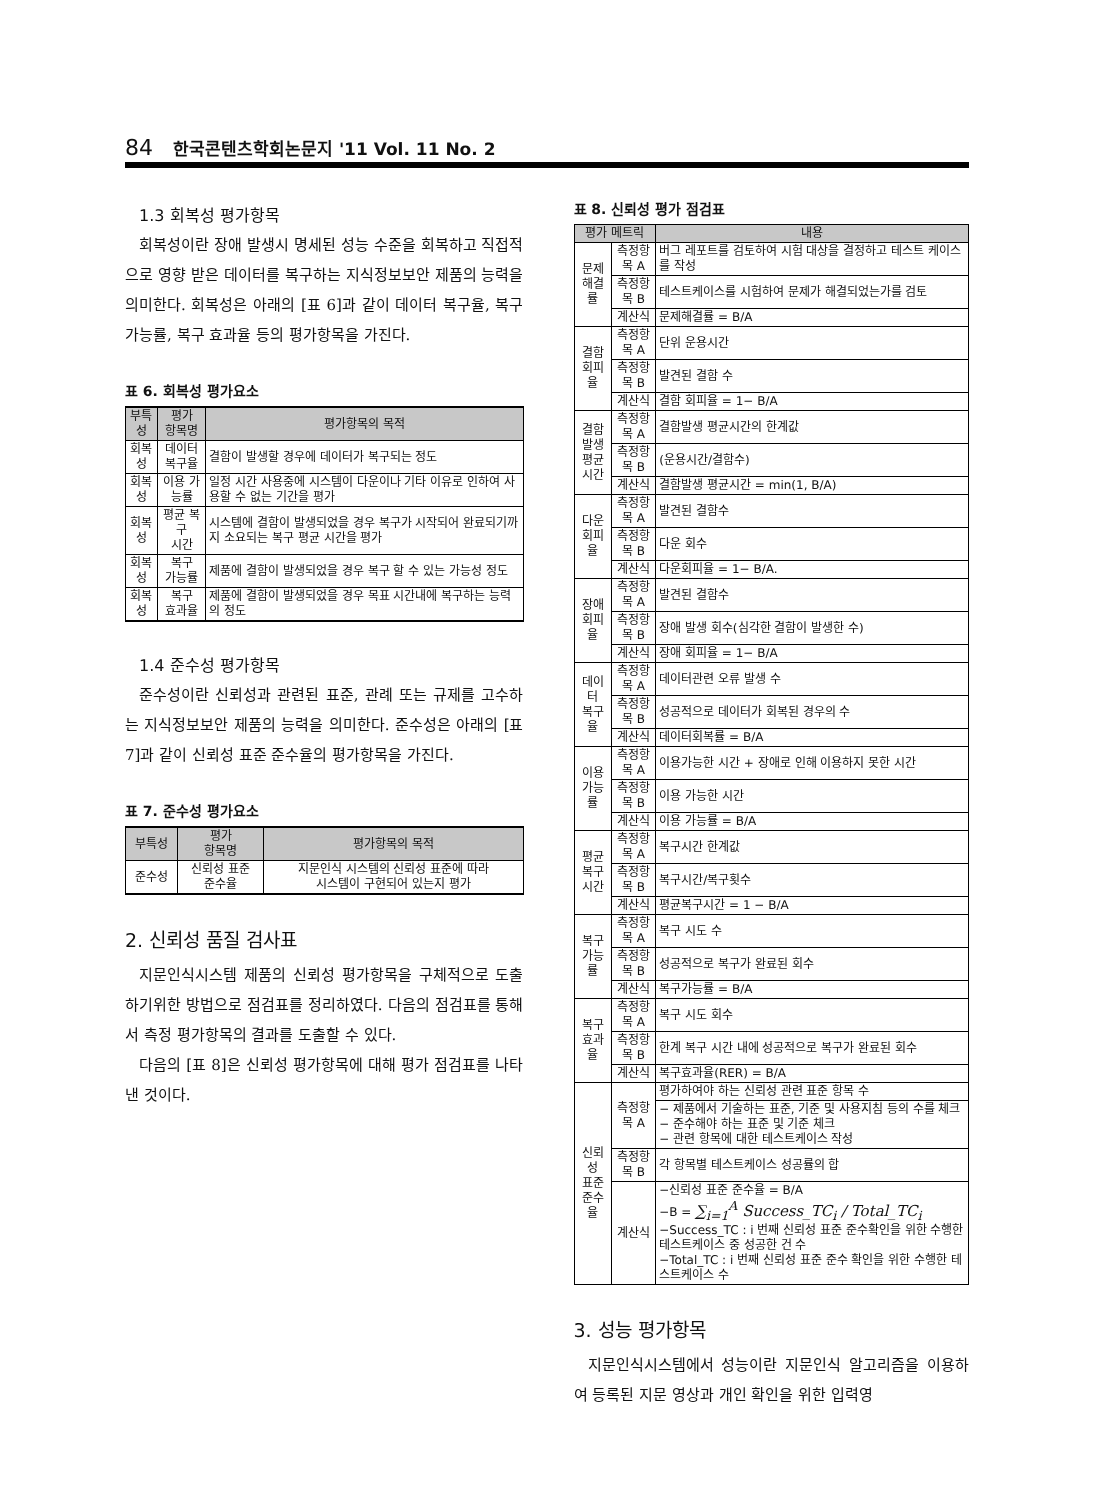84 한국콘텐츠학회논문지 '11 Vol. 11 No. 2
1.3 회복성 평가항목
회복성이란 장애 발생시 명세된 성능 수준을 회복하고 직접적으로 영향 받은 데이터를 복구하는 지식정보보안 제품의 능력을 의미한다. 회복성은 아래의 [표 6]과 같이 데이터 복구율, 복구가능률, 복구 효과율 등의 평가항목을 가진다.
표 6. 회복성 평가요소
| 부특성 | 평가 항목명 | 평가항목의 목적 |
| --- | --- | --- |
| 회복성 | 데이터 복구율 | 결함이 발생할 경우에 데이터가 복구되는 정도 |
| 회복성 | 이용 가능률 | 일정 시간 사용중에 시스템이 다운이나 기타 이유로 인하여 사용할 수 없는 기간을 평가 |
| 회복성 | 평균 복구 시간 | 시스템에 결함이 발생되었을 경우 복구가 시작되어 완료되기까지 소요되는 복구 평균 시간을 평가 |
| 회복성 | 복구 가능률 | 제품에 결함이 발생되었을 경우 복구 할 수 있는 가능성 정도 |
| 회복성 | 복구 효과율 | 제품에 결함이 발생되었을 경우 목표 시간내에 복구하는 능력의 정도 |
1.4 준수성 평가항목
준수성이란 신뢰성과 관련된 표준, 관례 또는 규제를 고수하는 지식정보보안 제품의 능력을 의미한다. 준수성은 아래의 [표 7]과 같이 신뢰성 표준 준수율의 평가항목을 가진다.
표 7. 준수성 평가요소
| 부특성 | 평가 항목명 | 평가항목의 목적 |
| --- | --- | --- |
| 준수성 | 신뢰성 표준 준수율 | 지문인식 시스템의 신뢰성 표준에 따라 시스템이 구현되어 있는지 평가 |
2. 신뢰성 품질 검사표
지문인식시스템 제품의 신뢰성 평가항목을 구체적으로 도출하기위한 방법으로 점검표를 정리하였다. 다음의 점검표를 통해서 측정 평가항목의 결과를 도출할 수 있다.
다음의 [표 8]은 신뢰성 평가항목에 대해 평가 점검표를 나타낸 것이다.
표 8. 신뢰성 평가 점검표
| 평가 메트릭 | | 내용 |
| --- | --- | --- |
| 문제 해결률 | 측정항목 A | 버그 레포트를 검토하여 시험 대상을 결정하고 테스트 케이스를 작성 |
| | 측정항목 B | 테스트케이스를 시험하여 문제가 해결되었는가를 검토 |
| | 계산식 | 문제해결률 = B/A |
| 결함 회피율 | 측정항목 A | 단위 운용시간 |
| | 측정항목 B | 발견된 결함 수 |
| | 계산식 | 결함 회피율 = 1− B/A |
| 결함발생 평균시간 | 측정항목 A | 결함발생 평균시간의 한계값 |
| | 측정항목 B | (운용시간/결함수) |
| | 계산식 | 결함발생 평균시간 = min(1, B/A) |
| 다운 회피율 | 측정항목 A | 발견된 결함수 |
| | 측정항목 B | 다운 회수 |
| | 계산식 | 다운회피율 = 1− B/A. |
| 장애 회피율 | 측정항목 A | 발견된 결함수 |
| | 측정항목 B | 장애 발생 회수(심각한 결함이 발생한 수) |
| | 계산식 | 장애 회피율 = 1− B/A |
| 데이터 복구율 | 측정항목 A | 데이터관련 오류 발생 수 |
| | 측정항목 B | 성공적으로 데이터가 회복된 경우의 수 |
| | 계산식 | 데이터회복률 = B/A |
| 이용 가능률 | 측정항목 A | 이용가능한 시간 + 장애로 인해 이용하지 못한 시간 |
| | 측정항목 B | 이용 가능한 시간 |
| | 계산식 | 이용 가능률 = B/A |
| 평균 복구 시간 | 측정항목 A | 복구시간 한계값 |
| | 측정항목 B | 복구시간/복구횟수 |
| | 계산식 | 평균복구시간 = 1 − B/A |
| 복구 가능률 | 측정항목 A | 복구 시도 수 |
| | 측정항목 B | 성공적으로 복구가 완료된 회수 |
| | 계산식 | 복구가능률 = B/A |
| 복구 효과율 | 측정항목 A | 복구 시도 회수 |
| | 측정항목 B | 한계 복구 시간 내에 성공적으로 복구가 완료된 회수 |
| | 계산식 | 복구효과율(RER) = B/A |
| 신뢰성 표준 준수율 | 측정항목 A | 평가하여야 하는 신뢰성 관련 표준 항목 수 |
| | | − 제품에서 기술하는 표준, 기준 및 사용지침 등의 수를 체크 − 준수해야 하는 표준 및 기준 체크 − 관련 항목에 대한 테스트케이스 작성 |
| | 측정항목 B | 각 항목별 테스트케이스 성공률의 합 |
| | 계산식 | −신뢰성 표준 준수율 = B/A −B = ∑<sub>i=1</sub><sup>A</sup> Success_TC<sub>i</sub> / Total_TC<sub>i</sub> −Success_TC : i 번째 신뢰성 표준 준수확인을 위한 수행한 테스트케이스 중 성공한 건 수 −Total_TC : i 번째 신뢰성 표준 준수 확인을 위한 수행한 테스트케이스 수 |
3. 성능 평가항목
지문인식시스템에서 성능이란 지문인식 알고리즘을 이용하여 등록된 지문 영상과 개인 확인을 위한 입력영